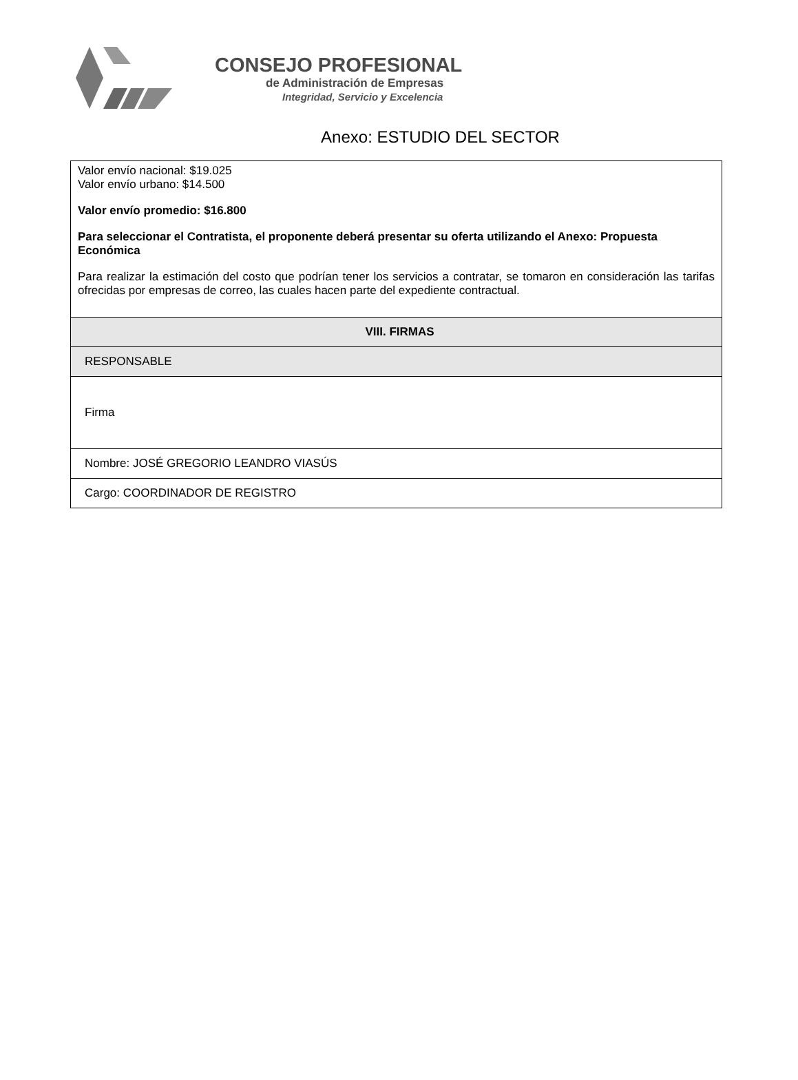CONSEJO PROFESIONAL
de Administración de Empresas
Integridad, Servicio y Excelencia
Anexo: ESTUDIO DEL SECTOR
| Valor envío nacional: $19.025 Valor envío urbano: $14.500 Valor envío promedio: $16.800 Para seleccionar el Contratista, el proponente deberá presentar su oferta utilizando el Anexo: Propuesta Económica Para realizar la estimación del costo que podrían tener los servicios a contratar, se tomaron en consideración las tarifas ofrecidas por empresas de correo, las cuales hacen parte del expediente contractual. |
| VIII. FIRMAS |
| RESPONSABLE |
| Firma |
| Nombre: JOSÉ GREGORIO LEANDRO VIASÚS |
| Cargo: COORDINADOR DE REGISTRO |